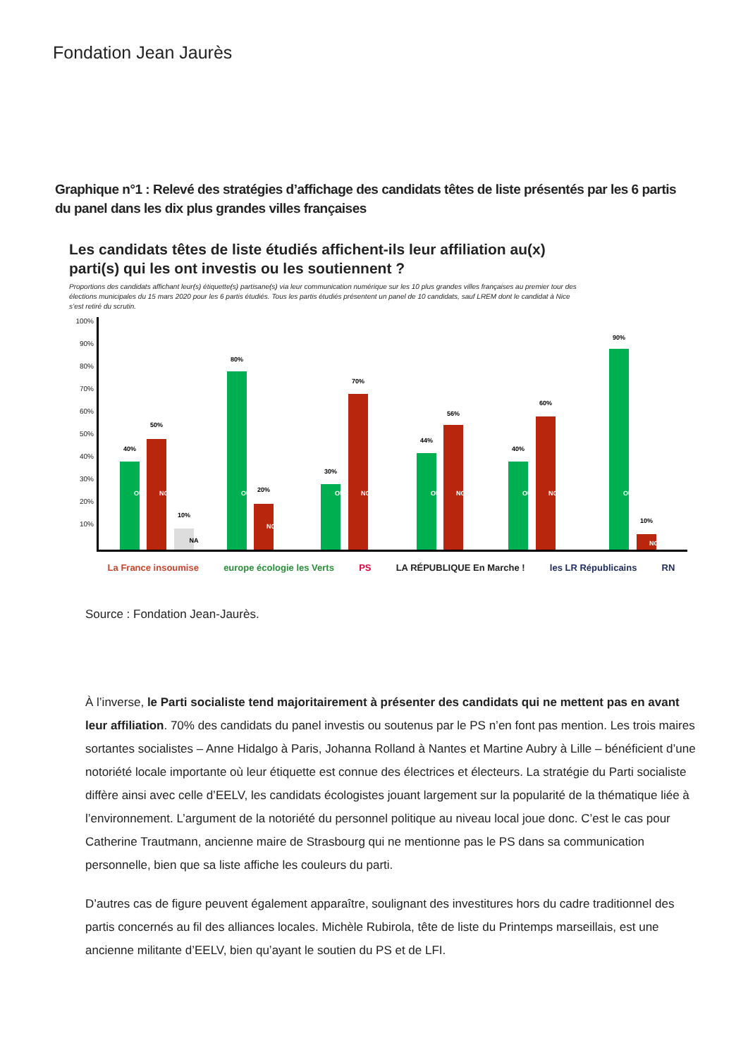Fondation Jean Jaurès
Graphique n°1 : Relevé des stratégies d’affichage des candidats têtes de liste présentés par les 6 partis du panel dans les dix plus grandes villes françaises
Les candidats têtes de liste étudiés affichent-ils leur affiliation au(x) parti(s) qui les ont investis ou les soutiennent ?
Proportions des candidats affichant leur(s) étiquette(s) partisane(s) via leur communication numérique sur les 10 plus grandes villes françaises au premier tour des élections municipales du 15 mars 2020 pour les 6 partis étudiés. Tous les partis étudiés présentent un panel de 10 candidats, sauf LREM dont le candidat à Nice s’est retiré du scrutin.
100%
90%
80%
70%
60%
50%
40%
30%
20%
10%
OUI
40%
NON
50%
NA
10%
OUI
80%
NON
20%
OUI
30%
NON
70%
OUI
44%
NON
56%
OUI
40%
NON
60%
OUI
90%
NON
10%
La France insoumise europe écologie les Verts PS LA RÉPUBLIQUE En Marche ! les LR Républicains RN
Source : Fondation Jean-Jaurès.
À l’inverse, le Parti socialiste tend majoritairement à présenter des candidats qui ne mettent pas en avant leur affiliation. 70% des candidats du panel investis ou soutenus par le PS n’en font pas mention. Les trois maires sortantes socialistes – Anne Hidalgo à Paris, Johanna Rolland à Nantes et Martine Aubry à Lille – bénéficient d’une notoriété locale importante où leur étiquette est connue des électrices et électeurs. La stratégie du Parti socialiste diffère ainsi avec celle d’EELV, les candidats écologistes jouant largement sur la popularité de la thématique liée à l’environnement. L’argument de la notoriété du personnel politique au niveau local joue donc. C’est le cas pour Catherine Trautmann, ancienne maire de Strasbourg qui ne mentionne pas le PS dans sa communication personnelle, bien que sa liste affiche les couleurs du parti.
D’autres cas de figure peuvent également apparaître, soulignant des investitures hors du cadre traditionnel des partis concernés au fil des alliances locales. Michèle Rubirola, tête de liste du Printemps marseillais, est une ancienne militante d’EELV, bien qu’ayant le soutien du PS et de LFI.